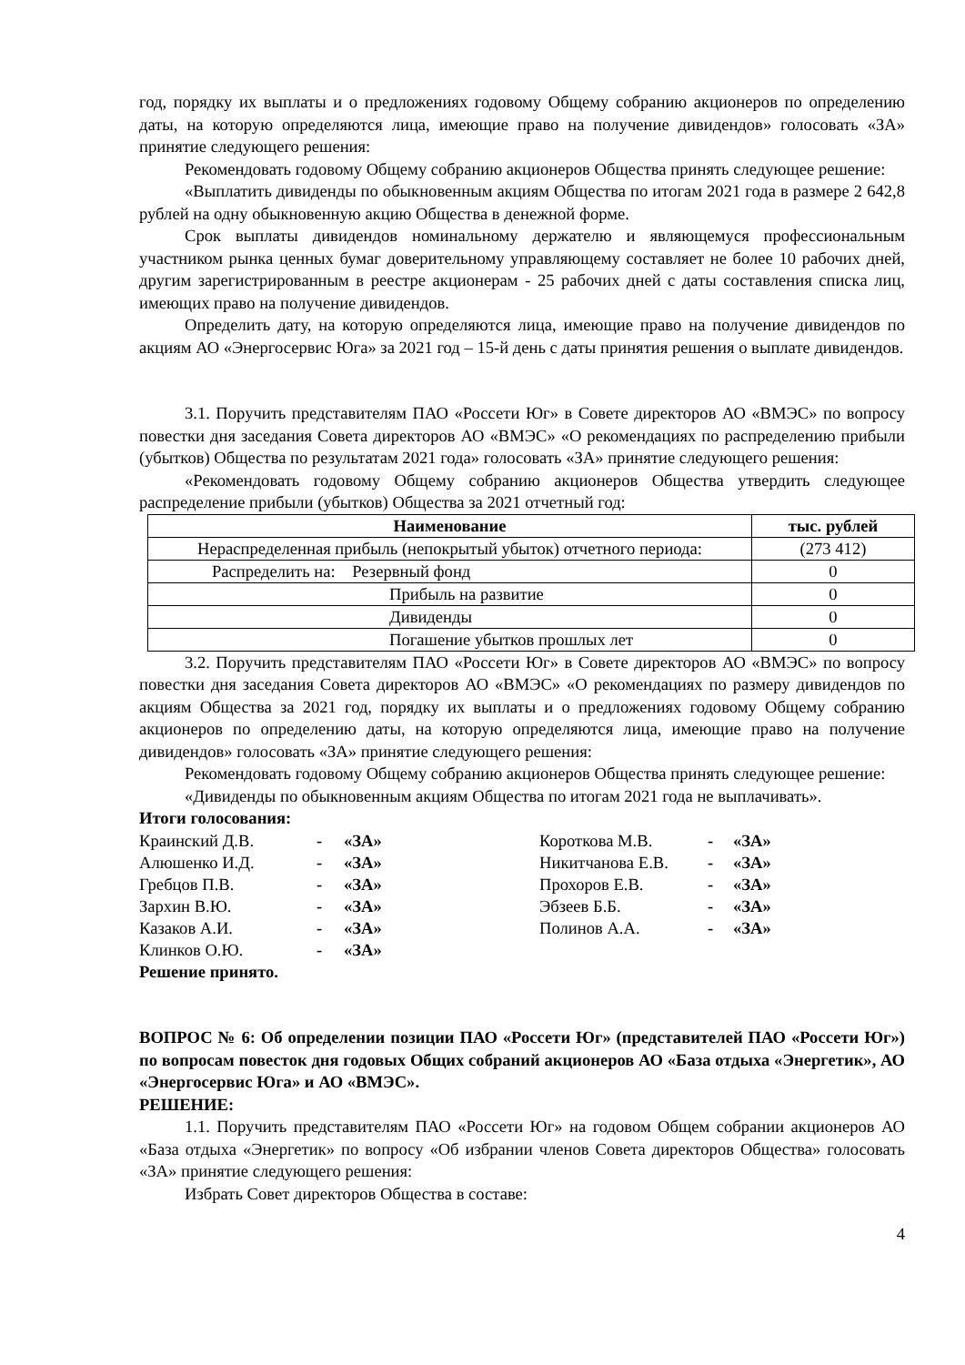год, порядку их выплаты и о предложениях годовому Общему собранию акционеров по определению даты, на которую определяются лица, имеющие право на получение дивидендов» голосовать «ЗА» принятие следующего решения:
Рекомендовать годовому Общему собранию акционеров Общества принять следующее решение:
«Выплатить дивиденды по обыкновенным акциям Общества по итогам 2021 года в размере 2 642,8 рублей на одну обыкновенную акцию Общества в денежной форме.
Срок выплаты дивидендов номинальному держателю и являющемуся профессиональным участником рынка ценных бумаг доверительному управляющему составляет не более 10 рабочих дней, другим зарегистрированным в реестре акционерам - 25 рабочих дней с даты составления списка лиц, имеющих право на получение дивидендов.
Определить дату, на которую определяются лица, имеющие право на получение дивидендов по акциям АО «Энергосервис Юга» за 2021 год – 15-й день с даты принятия решения о выплате дивидендов.
3.1. Поручить представителям ПАО «Россети Юг» в Совете директоров АО «ВМЭС» по вопросу повестки дня заседания Совета директоров АО «ВМЭС» «О рекомендациях по распределению прибыли (убытков) Общества по результатам 2021 года» голосовать «ЗА» принятие следующего решения:
«Рекомендовать годовому Общему собранию акционеров Общества утвердить следующее распределение прибыли (убытков) Общества за 2021 отчетный год:
| Наименование | тыс. рублей |
| --- | --- |
| Нераспределенная прибыль (непокрытый убыток) отчетного периода: | (273 412) |
| Распределить на: Резервный фонд | 0 |
| Прибыль на развитие | 0 |
| Дивиденды | 0 |
| Погашение убытков прошлых лет | 0 |
3.2. Поручить представителям ПАО «Россети Юг» в Совете директоров АО «ВМЭС» по вопросу повестки дня заседания Совета директоров АО «ВМЭС» «О рекомендациях по размеру дивидендов по акциям Общества за 2021 год, порядку их выплаты и о предложениях годовому Общему собранию акционеров по определению даты, на которую определяются лица, имеющие право на получение дивидендов» голосовать «ЗА» принятие следующего решения:
Рекомендовать годовому Общему собранию акционеров Общества принять следующее решение:
«Дивиденды по обыкновенным акциям Общества по итогам 2021 года не выплачивать».
Итоги голосования:
| Краинский Д.В. | - | «ЗА» | Короткова М.В. | - | «ЗА» |
| Алюшенко И.Д. | - | «ЗА» | Никитчанова Е.В. | - | «ЗА» |
| Гребцов П.В. | - | «ЗА» | Прохоров Е.В. | - | «ЗА» |
| Зархин В.Ю. | - | «ЗА» | Эбзеев Б.Б. | - | «ЗА» |
| Казаков А.И. | - | «ЗА» | Полинов А.А. | - | «ЗА» |
| Клинков О.Ю. | - | «ЗА» | | | |
Решение принято.
ВОПРОС № 6: Об определении позиции ПАО «Россети Юг» (представителей ПАО «Россети Юг») по вопросам повесток дня годовых Общих собраний акционеров АО «База отдыха «Энергетик», АО «Энергосервис Юга» и АО «ВМЭС».
РЕШЕНИЕ:
1.1. Поручить представителям ПАО «Россети Юг» на годовом Общем собрании акционеров АО «База отдыха «Энергетик» по вопросу «Об избрании членов Совета директоров Общества» голосовать «ЗА» принятие следующего решения:
Избрать Совет директоров Общества в составе:
4